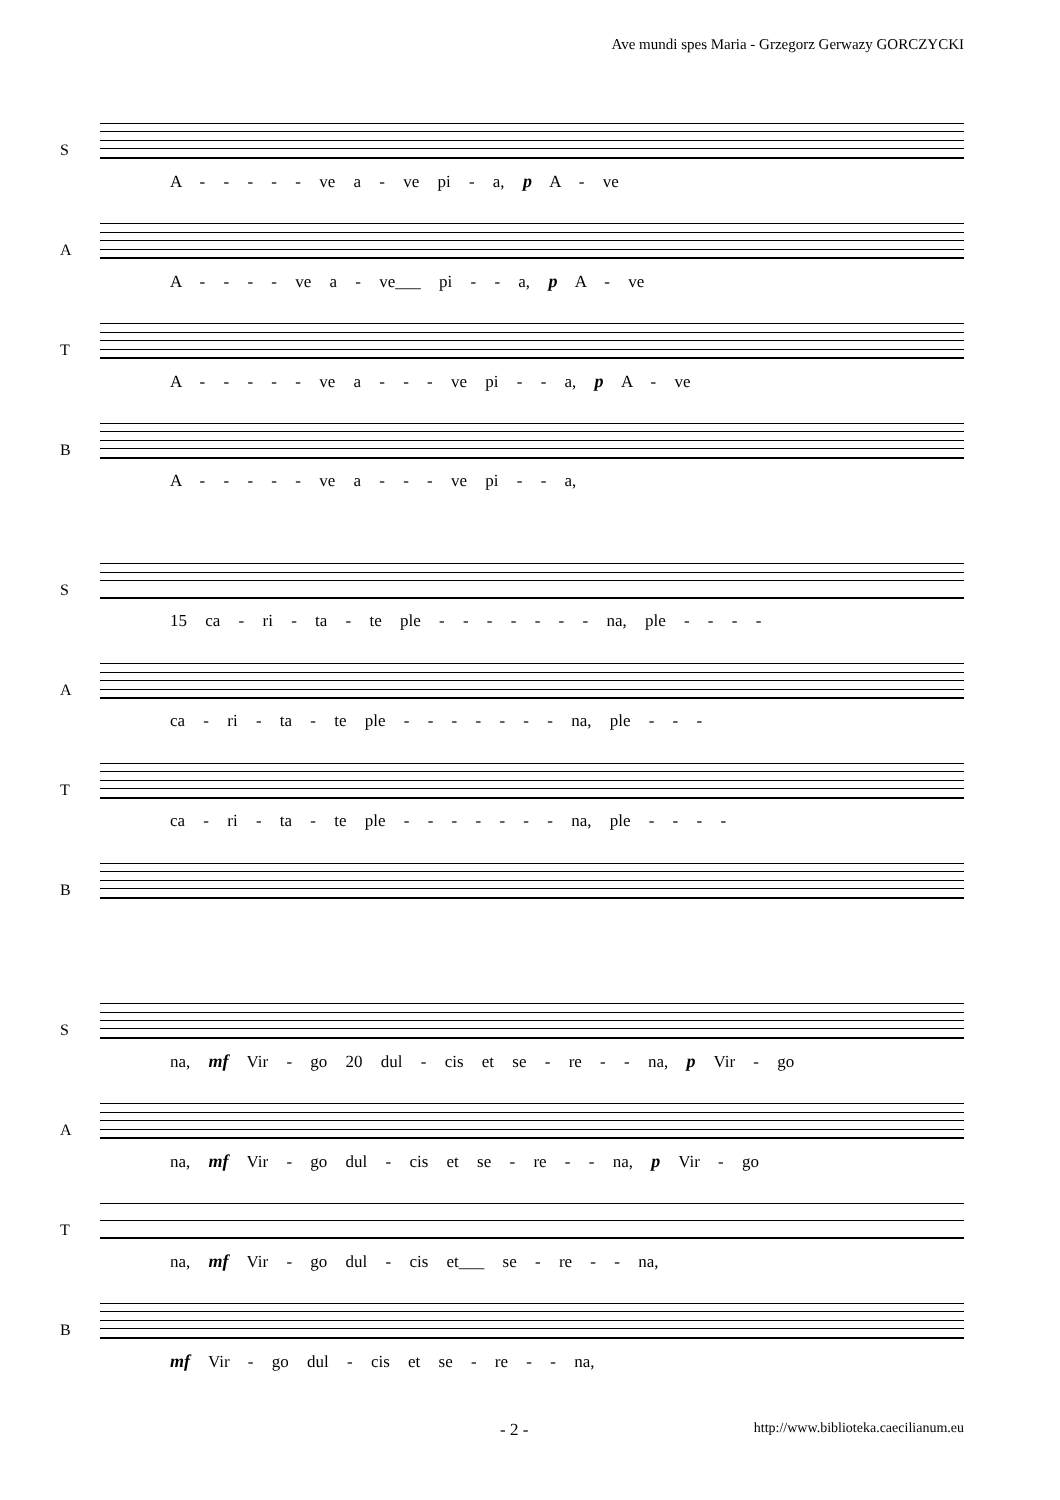Ave mundi spes Maria - Grzegorz Gerwazy GORCZYCKI
S
A - - - - - ve a - ve pi - a, p A - ve
A
A - - - - ve a - ve___ pi - - a, p A - ve
T
A - - - - - ve a - - - ve pi - - a, p A - ve
B
A - - - - - ve a - - - ve pi - - a,
S
15 ca - ri - ta - te ple - - - - - - - na, ple - - - -
A
ca - ri - ta - te ple - - - - - - - na, ple - - -
T
ca - ri - ta - te ple - - - - - - - na, ple - - - -
B
S
na, mf Vir - go 20 dul - cis et se - re - - na, p Vir - go
A
na, mf Vir - go dul - cis et se - re - - na, p Vir - go
T
na, mf Vir - go dul - cis et___ se - re - - na,
B
mf Vir - go dul - cis et se - re - - na,
- 2 - http://www.biblioteka.caecilianum.eu